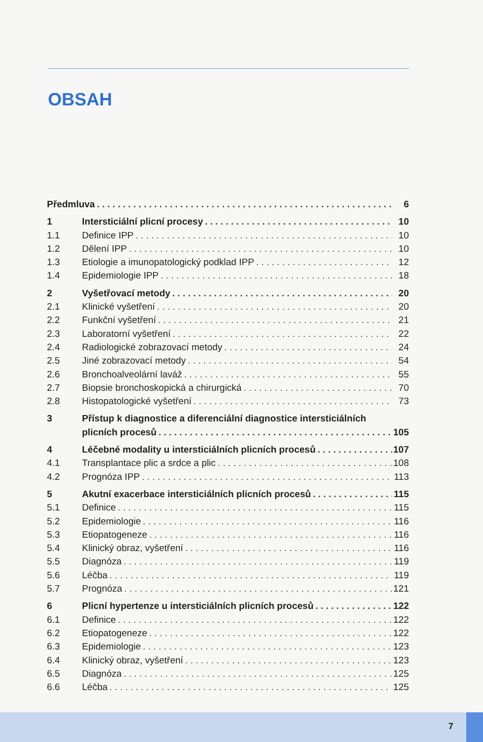OBSAH
Předmluva 6
1 Intersticiální plicní procesy 10
1.1 Definice IPP 10
1.2 Dělení IPP 10
1.3 Etiologie a imunopatologický podklad IPP 12
1.4 Epidemiologie IPP 18
2 Vyšetřovací metody 20
2.1 Klinické vyšetření 20
2.2 Funkční vyšetření 21
2.3 Laboratorní vyšetření 22
2.4 Radiologické zobrazovací metody 24
2.5 Jiné zobrazovací metody 54
2.6 Bronchoalveolární laváž 55
2.7 Biopsie bronchoskopická a chirurgická 70
2.8 Histopatologické vyšetření 73
3 Přístup k diagnostice a diferenciální diagnostice intersticiálních
plicních procesů 105
4 Léčebné modality u intersticiálních plicních procesů 107
4.1 Transplantace plic a srdce a plic 108
4.2 Prognóza IPP 113
5 Akutní exacerbace intersticiálních plicních procesů 115
5.1 Definice 115
5.2 Epidemiologie 116
5.3 Etiopatogeneze 116
5.4 Klinický obraz, vyšetření 116
5.5 Diagnóza 119
5.6 Léčba 119
5.7 Prognóza 121
6 Plicní hypertenze u intersticiálních plicních procesů 122
6.1 Definice 122
6.2 Etiopatogeneze 122
6.3 Epidemiologie 123
6.4 Klinický obraz, vyšetření 123
6.5 Diagnóza 125
6.6 Léčba 125
7